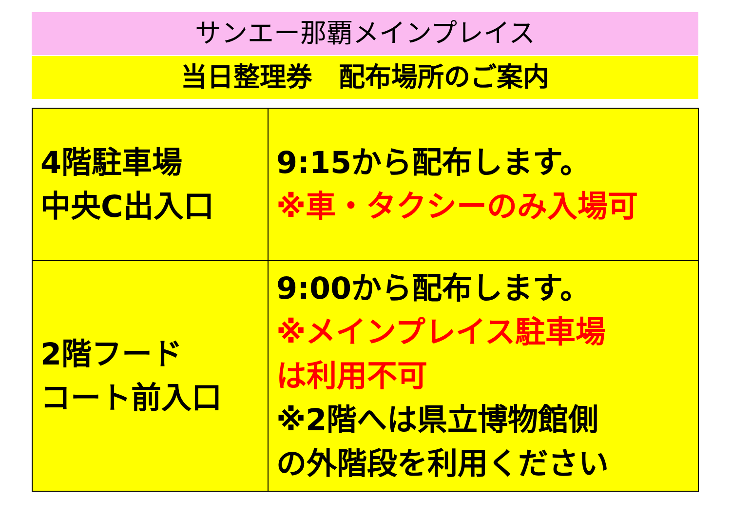サンエー那覇メインプレイス
当日整理券　配布場所のご案内
| 4階駐車場 中央C出入口 | 9:15から配布します。 ※車・タクシーのみ入場可 |
| 2階フード コート前入口 | 9:00から配布します。 ※メインプレイス駐車場 は利用不可 ※2階へは県立博物館側 の外階段を利用ください |